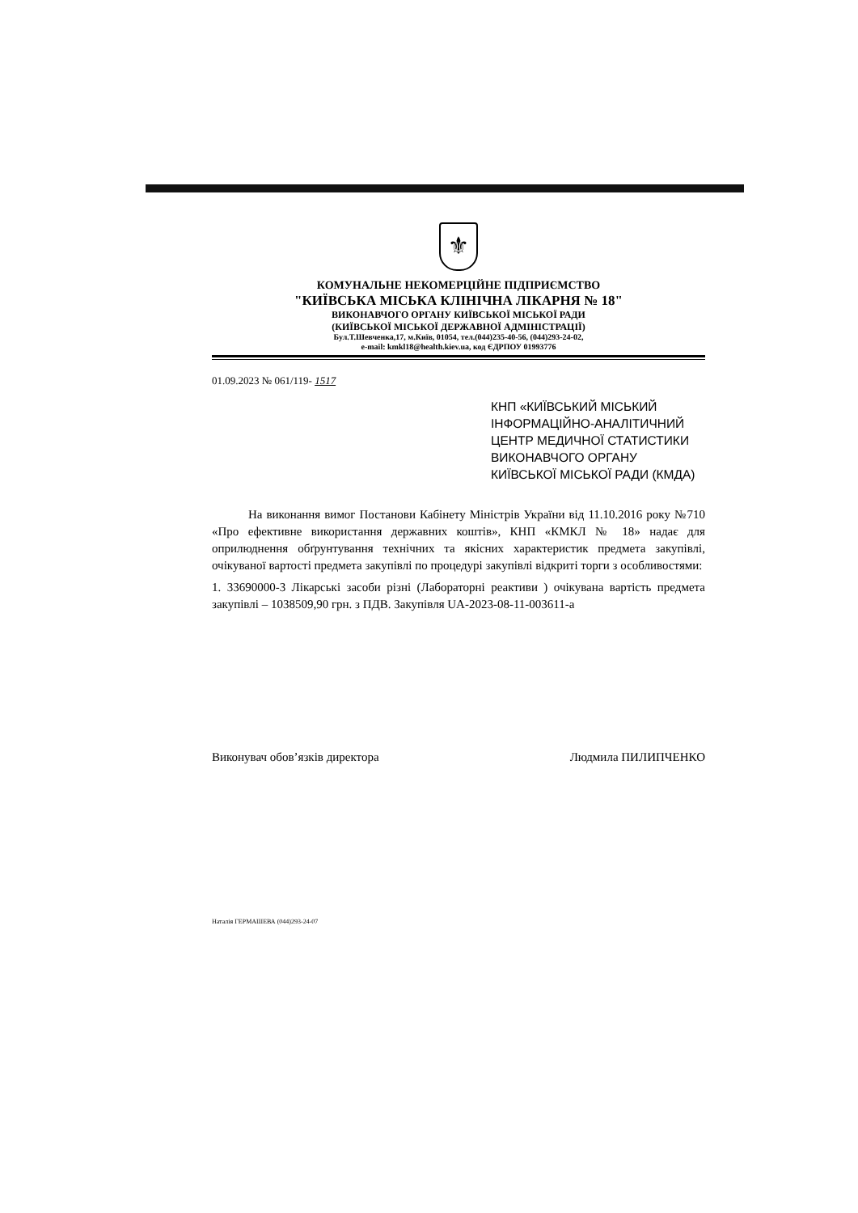⚜
КОМУНАЛЬНЕ НЕКОМЕРЦІЙНЕ ПІДПРИЄМСТВО
"КИЇВСЬКА МІСЬКА КЛІНІЧНА ЛІКАРНЯ № 18"
ВИКОНАВЧОГО ОРГАНУ КИЇВСЬКОЇ МІСЬКОЇ РАДИ
(КИЇВСЬКОЇ МІСЬКОЇ ДЕРЖАВНОЇ АДМІНІСТРАЦІЇ)
Бул.Т.Шевченка,17, м.Київ, 01054, тел.(044)235-40-56, (044)293-24-02,
e-mail: kmkl18@health.kiev.ua, код ЄДРПОУ 01993776
01.09.2023 № 061/119- 1517
КНП «КИЇВСЬКИЙ МІСЬКИЙ ІНФОРМАЦІЙНО-АНАЛІТИЧНИЙ ЦЕНТР МЕДИЧНОЇ СТАТИСТИКИ ВИКОНАВЧОГО ОРГАНУ КИЇВСЬКОЇ МІСЬКОЇ РАДИ (КМДА)
На виконання вимог Постанови Кабінету Міністрів України від 11.10.2016 року №710 «Про ефективне використання державних коштів», КНП «КМКЛ № 18» надає для оприлюднення обґрунтування технічних та якісних характеристик предмета закупівлі, очікуваної вартості предмета закупівлі по процедурі закупівлі відкриті торги з особливостями:
1. 33690000-3 Лікарські засоби різні (Лабораторні реактиви ) очікувана вартість предмета закупівлі – 1038509,90 грн. з ПДВ. Закупівля UA-2023-08-11-003611-a
Виконувач обов’язків директора Людмила ПИЛИПЧЕНКО
Наталія ГЕРМАШЕВА (044)293-24-07